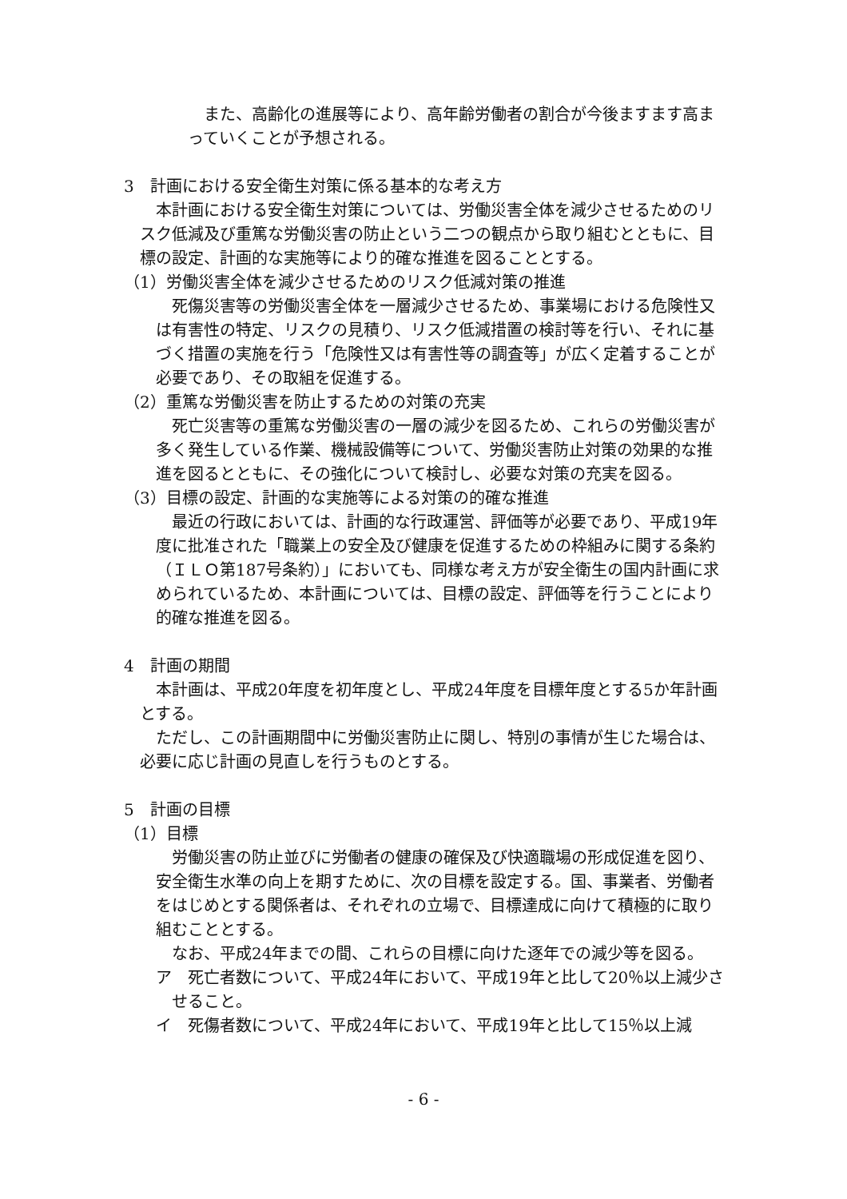また、高齢化の進展等により、高年齢労働者の割合が今後ますます高まっていくことが予想される。
3　計画における安全衛生対策に係る基本的な考え方
本計画における安全衛生対策については、労働災害全体を減少させるためのリスク低減及び重篤な労働災害の防止という二つの観点から取り組むとともに、目標の設定、計画的な実施等により的確な推進を図ることとする。
（1）労働災害全体を減少させるためのリスク低減対策の推進
死傷災害等の労働災害全体を一層減少させるため、事業場における危険性又は有害性の特定、リスクの見積り、リスク低減措置の検討等を行い、それに基づく措置の実施を行う「危険性又は有害性等の調査等」が広く定着することが必要であり、その取組を促進する。
（2）重篤な労働災害を防止するための対策の充実
死亡災害等の重篤な労働災害の一層の減少を図るため、これらの労働災害が多く発生している作業、機械設備等について、労働災害防止対策の効果的な推進を図るとともに、その強化について検討し、必要な対策の充実を図る。
（3）目標の設定、計画的な実施等による対策の的確な推進
最近の行政においては、計画的な行政運営、評価等が必要であり、平成19年度に批准された「職業上の安全及び健康を促進するための枠組みに関する条約（ＩＬＯ第187号条約）」においても、同様な考え方が安全衛生の国内計画に求められているため、本計画については、目標の設定、評価等を行うことにより的確な推進を図る。
4　計画の期間
本計画は、平成20年度を初年度とし、平成24年度を目標年度とする5か年計画とする。
ただし、この計画期間中に労働災害防止に関し、特別の事情が生じた場合は、必要に応じ計画の見直しを行うものとする。
5　計画の目標
（1）目標
労働災害の防止並びに労働者の健康の確保及び快適職場の形成促進を図り、安全衛生水準の向上を期すために、次の目標を設定する。国、事業者、労働者をはじめとする関係者は、それぞれの立場で、目標達成に向けて積極的に取り組むこととする。
なお、平成24年までの間、これらの目標に向けた逐年での減少等を図る。
ア　死亡者数について、平成24年において、平成19年と比して20％以上減少させること。
イ　死傷者数について、平成24年において、平成19年と比して15％以上減
- 6 -